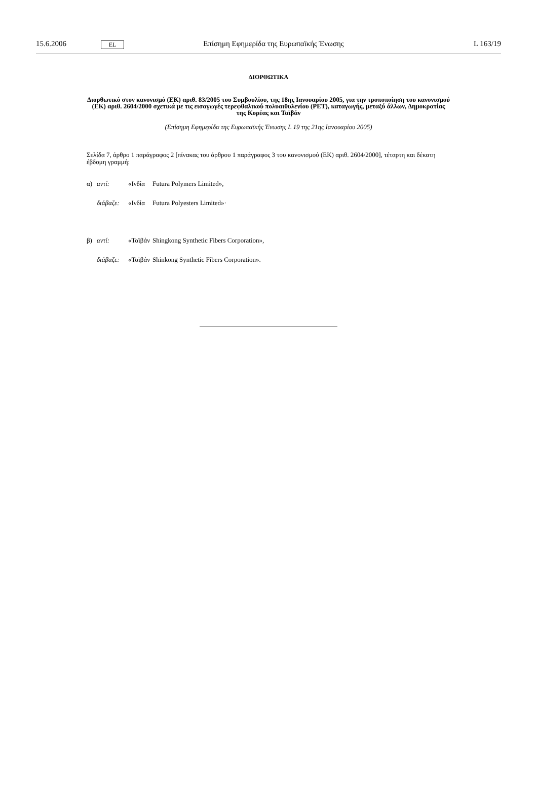15.6.2006 EL Επίσημη Εφημερίδα της Ευρωπαϊκής Ένωσης L 163/19
ΔΙΟΡΘΩΤΙΚΑ
Διορθωτικό στον κανονισμό (ΕΚ) αριθ. 83/2005 του Συμβουλίου, της 18ης Ιανουαρίου 2005, για την τροποποίηση του κανονισμού (ΕΚ) αριθ. 2604/2000 σχετικά με τις εισαγωγές τερεφθαλικού πολυαιθυλενίου (PET), καταγωγής, μεταξύ άλλων, Δημοκρατίας της Κορέας και Ταϊβάν
(Επίσημη Εφημερίδα της Ευρωπαϊκής Ένωσης L 19 της 21ης Ιανουαρίου 2005)
Σελίδα 7, άρθρο 1 παράγραφος 2 [πίνακας του άρθρου 1 παράγραφος 3 του κανονισμού (ΕΚ) αριθ. 2604/2000], τέταρτη και δέκατη έβδομη γραμμή:
α) αντί: «Ινδία Futura Polymers Limited»,
διάβαζε: «Ινδία Futura Polyesters Limited»·
β) αντί: «Ταϊβάν Shingkong Synthetic Fibers Corporation»,
διάβαζε: «Ταϊβάν Shinkong Synthetic Fibers Corporation».